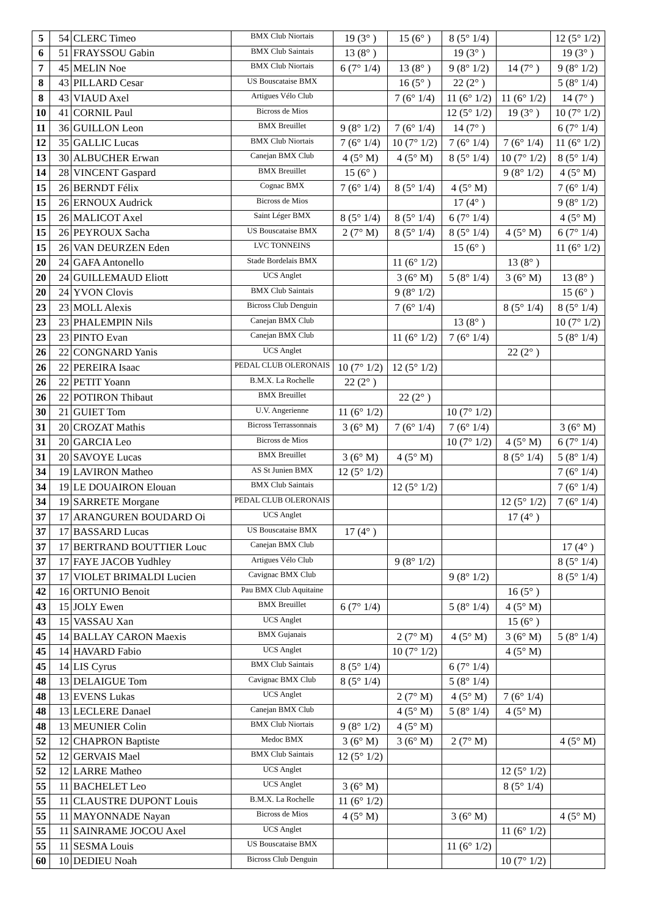| 5 | 54 | CLERC Timeo | BMX Club Niortais | 19 (3° ) | 15 (6° ) | 8 (5° 1/4) | | 12 (5° 1/2) |
| 6 | 51 | FRAYSSOU Gabin | BMX Club Saintais | 13 (8° ) | | 19 (3° ) | | 19 (3° ) |
| 7 | 45 | MELIN Noe | BMX Club Niortais | 6 (7° 1/4) | 13 (8° ) | 9 (8° 1/2) | 14 (7° ) | 9 (8° 1/2) |
| 8 | 43 | PILLARD Cesar | US Bouscataise BMX | | 16 (5° ) | 22 (2° ) | | 5 (8° 1/4) |
| 8 | 43 | VIAUD Axel | Artigues Vélo Club | | 7 (6° 1/4) | 11 (6° 1/2) | 11 (6° 1/2) | 14 (7° ) |
| 10 | 41 | CORNIL Paul | Bicross de Mios | | | 12 (5° 1/2) | 19 (3° ) | 10 (7° 1/2) |
| 11 | 36 | GUILLON Leon | BMX Breuillet | 9 (8° 1/2) | 7 (6° 1/4) | 14 (7° ) | | 6 (7° 1/4) |
| 12 | 35 | GALLIC Lucas | BMX Club Niortais | 7 (6° 1/4) | 10 (7° 1/2) | 7 (6° 1/4) | 7 (6° 1/4) | 11 (6° 1/2) |
| 13 | 30 | ALBUCHER Erwan | Canejan BMX Club | 4 (5° M) | 4 (5° M) | 8 (5° 1/4) | 10 (7° 1/2) | 8 (5° 1/4) |
| 14 | 28 | VINCENT Gaspard | BMX Breuillet | 15 (6° ) | | | 9 (8° 1/2) | 4 (5° M) |
| 15 | 26 | BERNDT Félix | Cognac BMX | 7 (6° 1/4) | 8 (5° 1/4) | 4 (5° M) | | 7 (6° 1/4) |
| 15 | 26 | ERNOUX Audrick | Bicross de Mios | | | 17 (4° ) | | 9 (8° 1/2) |
| 15 | 26 | MALICOT Axel | Saint Léger BMX | 8 (5° 1/4) | 8 (5° 1/4) | 6 (7° 1/4) | | 4 (5° M) |
| 15 | 26 | PEYROUX Sacha | US Bouscataise BMX | 2 (7° M) | 8 (5° 1/4) | 8 (5° 1/4) | 4 (5° M) | 6 (7° 1/4) |
| 15 | 26 | VAN DEURZEN Eden | LVC TONNEINS | | | 15 (6° ) | | 11 (6° 1/2) |
| 20 | 24 | GAFA Antonello | Stade Bordelais BMX | | 11 (6° 1/2) | | 13 (8° ) | |
| 20 | 24 | GUILLEMAUD Eliott | UCS Anglet | | 3 (6° M) | 5 (8° 1/4) | 3 (6° M) | 13 (8° ) |
| 20 | 24 | YVON Clovis | BMX Club Saintais | | 9 (8° 1/2) | | | 15 (6° ) |
| 23 | 23 | MOLL Alexis | Bicross Club Denguin | | 7 (6° 1/4) | | 8 (5° 1/4) | 8 (5° 1/4) |
| 23 | 23 | PHALEMPIN Nils | Canejan BMX Club | | | 13 (8° ) | | 10 (7° 1/2) |
| 23 | 23 | PINTO Evan | Canejan BMX Club | | 11 (6° 1/2) | 7 (6° 1/4) | | 5 (8° 1/4) |
| 26 | 22 | CONGNARD Yanis | UCS Anglet | | | | 22 (2° ) | |
| 26 | 22 | PEREIRA Isaac | PEDAL CLUB OLERONAIS | 10 (7° 1/2) | 12 (5° 1/2) | | | |
| 26 | 22 | PETIT Yoann | B.M.X. La Rochelle | 22 (2° ) | | | | |
| 26 | 22 | POTIRON Thibaut | BMX Breuillet | | 22 (2° ) | | | |
| 30 | 21 | GUIET Tom | U.V. Angerienne | 11 (6° 1/2) | | 10 (7° 1/2) | | |
| 31 | 20 | CROZAT Mathis | Bicross Terrassonnais | 3 (6° M) | 7 (6° 1/4) | 7 (6° 1/4) | | 3 (6° M) |
| 31 | 20 | GARCIA Leo | Bicross de Mios | | | 10 (7° 1/2) | 4 (5° M) | 6 (7° 1/4) |
| 31 | 20 | SAVOYE Lucas | BMX Breuillet | 3 (6° M) | 4 (5° M) | | 8 (5° 1/4) | 5 (8° 1/4) |
| 34 | 19 | LAVIRON Matheo | AS St Junien BMX | 12 (5° 1/2) | | | | 7 (6° 1/4) |
| 34 | 19 | LE DOUAIRON Elouan | BMX Club Saintais | | 12 (5° 1/2) | | | 7 (6° 1/4) |
| 34 | 19 | SARRETE Morgane | PEDAL CLUB OLERONAIS | | | | 12 (5° 1/2) | 7 (6° 1/4) |
| 37 | 17 | ARANGUREN BOUDARD Oi | UCS Anglet | | | | 17 (4° ) | |
| 37 | 17 | BASSARD Lucas | US Bouscataise BMX | 17 (4° ) | | | | |
| 37 | 17 | BERTRAND BOUTTIER Louc | Canejan BMX Club | | | | | 17 (4° ) |
| 37 | 17 | FAYE JACOB Yudhley | Artigues Vélo Club | | 9 (8° 1/2) | | | 8 (5° 1/4) |
| 37 | 17 | VIOLET BRIMALDI Lucien | Cavignac BMX Club | | | 9 (8° 1/2) | | 8 (5° 1/4) |
| 42 | 16 | ORTUNIO Benoit | Pau BMX Club Aquitaine | | | | 16 (5° ) | |
| 43 | 15 | JOLY Ewen | BMX Breuillet | 6 (7° 1/4) | | 5 (8° 1/4) | 4 (5° M) | |
| 43 | 15 | VASSAU Xan | UCS Anglet | | | | 15 (6° ) | |
| 45 | 14 | BALLAY CARON Maexis | BMX Gujanais | | 2 (7° M) | 4 (5° M) | 3 (6° M) | 5 (8° 1/4) |
| 45 | 14 | HAVARD Fabio | UCS Anglet | | 10 (7° 1/2) | | 4 (5° M) | |
| 45 | 14 | LIS Cyrus | BMX Club Saintais | 8 (5° 1/4) | | 6 (7° 1/4) | | |
| 48 | 13 | DELAIGUE Tom | Cavignac BMX Club | 8 (5° 1/4) | | 5 (8° 1/4) | | |
| 48 | 13 | EVENS Lukas | UCS Anglet | | 2 (7° M) | 4 (5° M) | 7 (6° 1/4) | |
| 48 | 13 | LECLERE Danael | Canejan BMX Club | | 4 (5° M) | 5 (8° 1/4) | 4 (5° M) | |
| 48 | 13 | MEUNIER Colin | BMX Club Niortais | 9 (8° 1/2) | 4 (5° M) | | | |
| 52 | 12 | CHAPRON Baptiste | Medoc BMX | 3 (6° M) | 3 (6° M) | 2 (7° M) | | 4 (5° M) |
| 52 | 12 | GERVAIS Mael | BMX Club Saintais | 12 (5° 1/2) | | | | |
| 52 | 12 | LARRE Matheo | UCS Anglet | | | | 12 (5° 1/2) | |
| 55 | 11 | BACHELET Leo | UCS Anglet | 3 (6° M) | | | 8 (5° 1/4) | |
| 55 | 11 | CLAUSTRE DUPONT Louis | B.M.X. La Rochelle | 11 (6° 1/2) | | | | |
| 55 | 11 | MAYONNADE Nayan | Bicross de Mios | 4 (5° M) | | 3 (6° M) | | 4 (5° M) |
| 55 | 11 | SAINRAME JOCOU Axel | UCS Anglet | | | | 11 (6° 1/2) | |
| 55 | 11 | SESMA Louis | US Bouscataise BMX | | | 11 (6° 1/2) | | |
| 60 | 10 | DEDIEU Noah | Bicross Club Denguin | | | | 10 (7° 1/2) | |